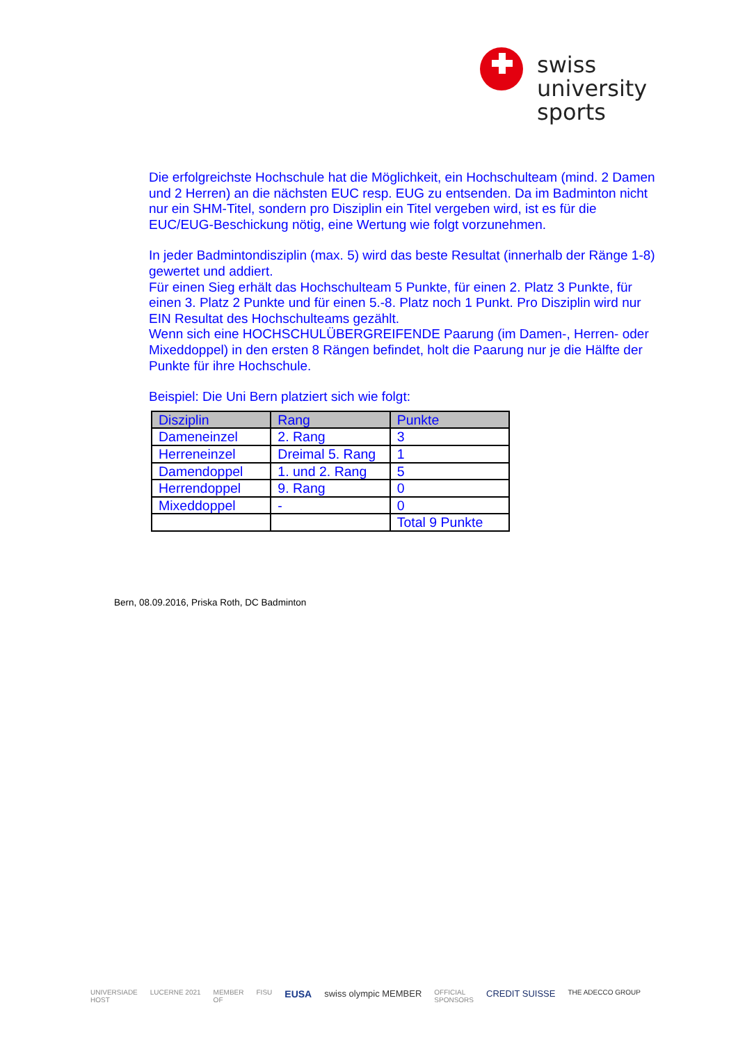swiss
university
sports
Die erfolgreichste Hochschule hat die Möglichkeit, ein Hochschulteam (mind. 2 Damen und 2 Herren) an die nächsten EUC resp. EUG zu entsenden. Da im Badminton nicht nur ein SHM-Titel, sondern pro Disziplin ein Titel vergeben wird, ist es für die EUC/EUG-Beschickung nötig, eine Wertung wie folgt vorzunehmen.
In jeder Badmintondisziplin (max. 5) wird das beste Resultat (innerhalb der Ränge 1-8) gewertet und addiert.
Für einen Sieg erhält das Hochschulteam 5 Punkte, für einen 2. Platz 3 Punkte, für einen 3. Platz 2 Punkte und für einen 5.-8. Platz noch 1 Punkt. Pro Disziplin wird nur EIN Resultat des Hochschulteams gezählt.
Wenn sich eine HOCHSCHULÜBERGREIFENDE Paarung (im Damen-, Herren- oder Mixeddoppel) in den ersten 8 Rängen befindet, holt die Paarung nur je die Hälfte der Punkte für ihre Hochschule.
Beispiel: Die Uni Bern platziert sich wie folgt:
| Disziplin | Rang | Punkte |
| --- | --- | --- |
| Dameneinzel | 2. Rang | 3 |
| Herreneinzel | Dreimal 5. Rang | 1 |
| Damendoppel | 1. und 2. Rang | 5 |
| Herrendoppel | 9. Rang | 0 |
| Mixeddoppel | - | 0 |
| | | Total 9 Punkte |
Bern, 08.09.2016, Priska Roth, DC Badminton
UNIVERSIADE
HOST LUCERNE 2021 MEMBER
OF FISU EUSA swiss olympic MEMBER OFFICIAL
SPONSORS CREDIT SUISSE THE ADECCO GROUP